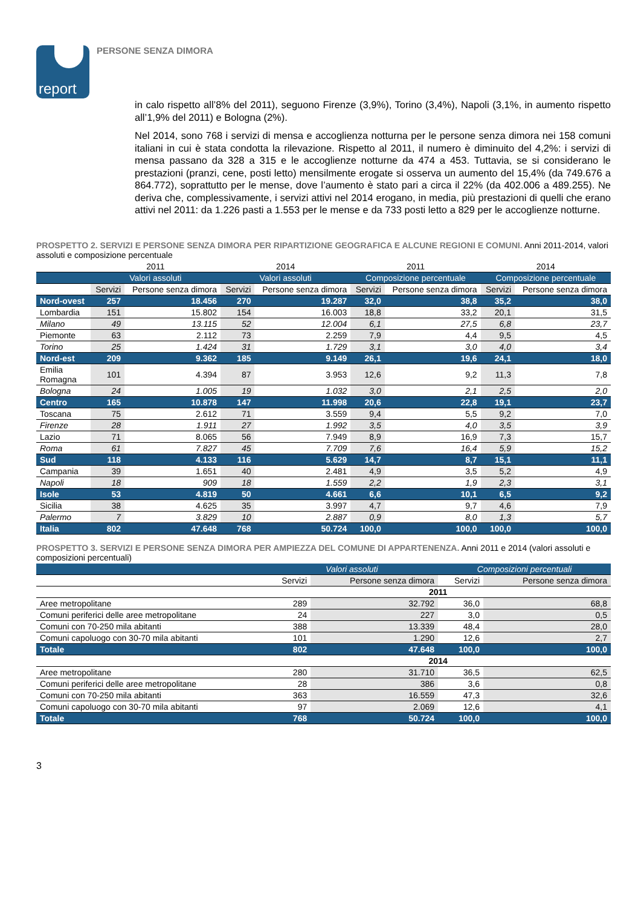report
PERSONE SENZA DIMORA
in calo rispetto all’8% del 2011), seguono Firenze (3,9%), Torino (3,4%), Napoli (3,1%, in aumento rispetto all’1,9% del 2011) e Bologna (2%).
Nel 2014, sono 768 i servizi di mensa e accoglienza notturna per le persone senza dimora nei 158 comuni italiani in cui è stata condotta la rilevazione. Rispetto al 2011, il numero è diminuito del 4,2%: i servizi di mensa passano da 328 a 315 e le accoglienze notturne da 474 a 453. Tuttavia, se si considerano le prestazioni (pranzi, cene, posti letto) mensilmente erogate si osserva un aumento del 15,4% (da 749.676 a 864.772), soprattutto per le mense, dove l’aumento è stato pari a circa il 22% (da 402.006 a 489.255). Ne deriva che, complessivamente, i servizi attivi nel 2014 erogano, in media, più prestazioni di quelli che erano attivi nel 2011: da 1.226 pasti a 1.553 per le mense e da 733 posti letto a 829 per le accoglienze notturne.
PROSPETTO 2. SERVIZI E PERSONE SENZA DIMORA PER RIPARTIZIONE GEOGRAFICA E ALCUNE REGIONI E COMUNI. Anni 2011-2014, valori assoluti e composizione percentuale
| | 2011 | | 2014 | | 2011 | | 2014 | |
| --- | --- | --- | --- | --- | --- | --- | --- | --- |
| | Valori assoluti | | Valori assoluti | | Composizione percentuale | | Composizione percentuale | |
| | Servizi | Persone senza dimora | Servizi | Persone senza dimora | Servizi | Persone senza dimora | Servizi | Persone senza dimora |
| Nord-ovest | 257 | 18.456 | 270 | 19.287 | 32,0 | 38,8 | 35,2 | 38,0 |
| Lombardia | 151 | 15.802 | 154 | 16.003 | 18,8 | 33,2 | 20,1 | 31,5 |
| Milano | 49 | 13.115 | 52 | 12.004 | 6,1 | 27,5 | 6,8 | 23,7 |
| Piemonte | 63 | 2.112 | 73 | 2.259 | 7,9 | 4,4 | 9,5 | 4,5 |
| Torino | 25 | 1.424 | 31 | 1.729 | 3,1 | 3,0 | 4,0 | 3,4 |
| Nord-est | 209 | 9.362 | 185 | 9.149 | 26,1 | 19,6 | 24,1 | 18,0 |
| Emilia Romagna | 101 | 4.394 | 87 | 3.953 | 12,6 | 9,2 | 11,3 | 7,8 |
| Bologna | 24 | 1.005 | 19 | 1.032 | 3,0 | 2,1 | 2,5 | 2,0 |
| Centro | 165 | 10.878 | 147 | 11.998 | 20,6 | 22,8 | 19,1 | 23,7 |
| Toscana | 75 | 2.612 | 71 | 3.559 | 9,4 | 5,5 | 9,2 | 7,0 |
| Firenze | 28 | 1.911 | 27 | 1.992 | 3,5 | 4,0 | 3,5 | 3,9 |
| Lazio | 71 | 8.065 | 56 | 7.949 | 8,9 | 16,9 | 7,3 | 15,7 |
| Roma | 61 | 7.827 | 45 | 7.709 | 7,6 | 16,4 | 5,9 | 15,2 |
| Sud | 118 | 4.133 | 116 | 5.629 | 14,7 | 8,7 | 15,1 | 11,1 |
| Campania | 39 | 1.651 | 40 | 2.481 | 4,9 | 3,5 | 5,2 | 4,9 |
| Napoli | 18 | 909 | 18 | 1.559 | 2,2 | 1,9 | 2,3 | 3,1 |
| Isole | 53 | 4.819 | 50 | 4.661 | 6,6 | 10,1 | 6,5 | 9,2 |
| Sicilia | 38 | 4.625 | 35 | 3.997 | 4,7 | 9,7 | 4,6 | 7,9 |
| Palermo | 7 | 3.829 | 10 | 2.887 | 0,9 | 8,0 | 1,3 | 5,7 |
| Italia | 802 | 47.648 | 768 | 50.724 | 100,0 | 100,0 | 100,0 | 100,0 |
PROSPETTO 3. SERVIZI E PERSONE SENZA DIMORA PER AMPIEZZA DEL COMUNE DI APPARTENENZA. Anni 2011 e 2014 (valori assoluti e composizioni percentuali)
| | Valori assoluti | | Composizioni percentuali | |
| --- | --- | --- | --- | --- |
| | Servizi | Persone senza dimora | Servizi | Persone senza dimora |
| | 2011 | | | |
| Aree metropolitane | 289 | 32.792 | 36,0 | 68,8 |
| Comuni periferici delle aree metropolitane | 24 | 227 | 3,0 | 0,5 |
| Comuni con 70-250 mila abitanti | 388 | 13.339 | 48,4 | 28,0 |
| Comuni capoluogo con 30-70 mila abitanti | 101 | 1.290 | 12,6 | 2,7 |
| Totale | 802 | 47.648 | 100,0 | 100,0 |
| | 2014 | | | |
| Aree metropolitane | 280 | 31.710 | 36,5 | 62,5 |
| Comuni periferici delle aree metropolitane | 28 | 386 | 3,6 | 0,8 |
| Comuni con 70-250 mila abitanti | 363 | 16.559 | 47,3 | 32,6 |
| Comuni capoluogo con 30-70 mila abitanti | 97 | 2.069 | 12,6 | 4,1 |
| Totale | 768 | 50.724 | 100,0 | 100,0 |
3